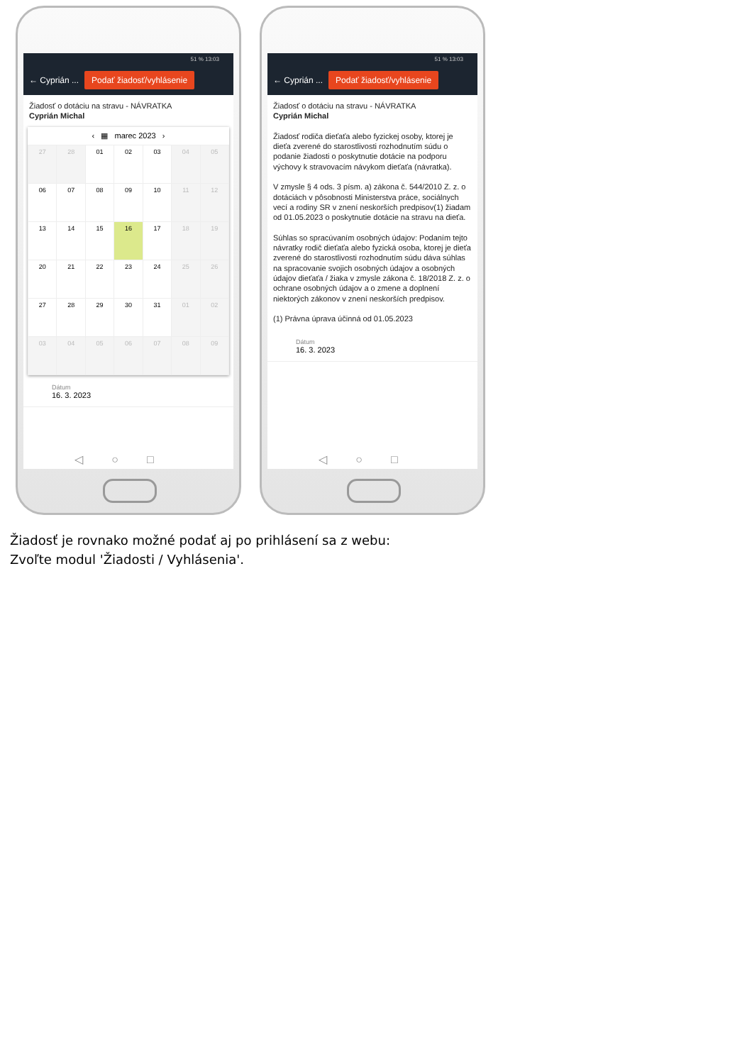51 % 13:03
← Cyprián ... Podať žiadosť/vyhlásenie
Žiadosť o dotáciu na stravu - NÁVRATKA
Cyprián Michal
‹ ▦ marec 2023 ›
| 27 | 28 | 01 | 02 | 03 | 04 | 05 |
| 06 | 07 | 08 | 09 | 10 | 11 | 12 |
| 13 | 14 | 15 | 16 | 17 | 18 | 19 |
| 20 | 21 | 22 | 23 | 24 | 25 | 26 |
| 27 | 28 | 29 | 30 | 31 | 01 | 02 |
| 03 | 04 | 05 | 06 | 07 | 08 | 09 |
Dátum
16. 3. 2023
◁○□
51 % 13:03
← Cyprián ... Podať žiadosť/vyhlásenie
Žiadosť o dotáciu na stravu - NÁVRATKA
Cyprián Michal
Žiadosť rodiča dieťaťa alebo fyzickej osoby, ktorej je dieťa zverené do starostlivosti rozhodnutím súdu o podanie žiadosti o poskytnutie dotácie na podporu výchovy k stravovacím návykom dieťaťa (návratka).
V zmysle § 4 ods. 3 písm. a) zákona č. 544/2010 Z. z. o dotáciách v pôsobnosti Ministerstva práce, sociálnych vecí a rodiny SR v znení neskorších predpisov(1) žiadam od 01.05.2023 o poskytnutie dotácie na stravu na dieťa.
Súhlas so spracúvaním osobných údajov: Podaním tejto návratky rodič dieťaťa alebo fyzická osoba, ktorej je dieťa zverené do starostlivosti rozhodnutím súdu dáva súhlas na spracovanie svojich osobných údajov a osobných údajov dieťaťa / žiaka v zmysle zákona č. 18/2018 Z. z. o ochrane osobných údajov a o zmene a doplnení niektorých zákonov v znení neskorších predpisov.
(1) Právna úprava účinná od 01.05.2023
Dátum
16. 3. 2023
◁○□
Žiadosť je rovnako možné podať aj po prihlásení sa z webu:
Zvoľte modul 'Žiadosti / Vyhlásenia'.